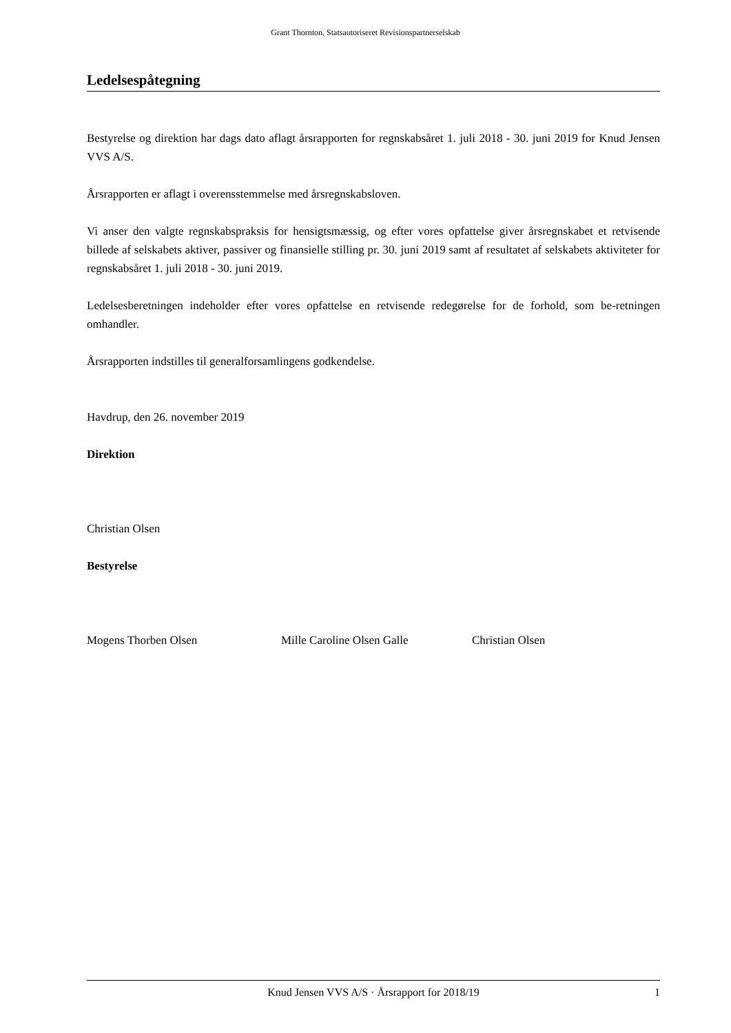Grant Thornton, Statsautoriseret Revisionspartnerselskab
Ledelsespåtegning
Bestyrelse og direktion har dags dato aflagt årsrapporten for regnskabsåret 1. juli 2018 - 30. juni 2019 for Knud Jensen VVS A/S.
Årsrapporten er aflagt i overensstemmelse med årsregnskabsloven.
Vi anser den valgte regnskabspraksis for hensigtsmæssig, og efter vores opfattelse giver årsregnskabet et retvisende billede af selskabets aktiver, passiver og finansielle stilling pr. 30. juni 2019 samt af resultatet af selskabets aktiviteter for regnskabsåret 1. juli 2018 - 30. juni 2019.
Ledelsesberetningen indeholder efter vores opfattelse en retvisende redegørelse for de forhold, som be-retningen omhandler.
Årsrapporten indstilles til generalforsamlingens godkendelse.
Havdrup, den 26. november 2019
Direktion
Christian Olsen
Bestyrelse
Mogens Thorben Olsen Mille Caroline Olsen Galle Christian Olsen
Knud Jensen VVS A/S · Årsrapport for 2018/19 1